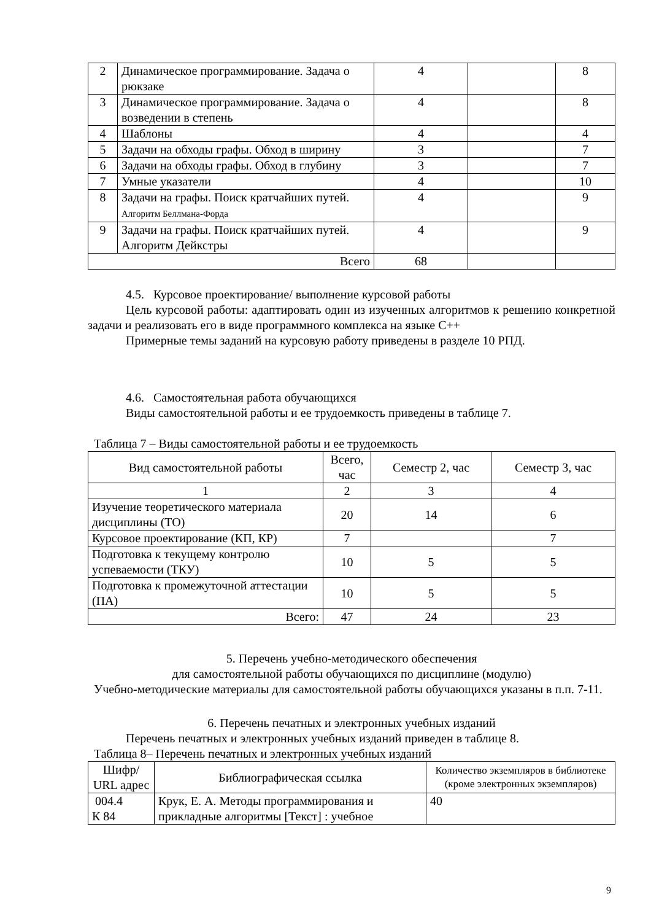| 2 | Динамическое программирование. Задача о рюкзаке | 4 | | 8 |
| 3 | Динамическое программирование. Задача о возведении в степень | 4 | | 8 |
| 4 | Шаблоны | 4 | | 4 |
| 5 | Задачи на обходы графы. Обход в ширину | 3 | | 7 |
| 6 | Задачи на обходы графы. Обход в глубину | 3 | | 7 |
| 7 | Умные указатели | 4 | | 10 |
| 8 | Задачи на графы. Поиск кратчайших путей. Алгоритм Беллмана-Форда | 4 | | 9 |
| 9 | Задачи на графы. Поиск кратчайших путей. Алгоритм Дейкстры | 4 | | 9 |
| Всего | | 68 | | |
4.5. Курсовое проектирование/ выполнение курсовой работы
Цель курсовой работы: адаптировать один из изученных алгоритмов к решению конкретной задачи и реализовать его в виде программного комплекса на языке С++
Примерные темы заданий на курсовую работу приведены в разделе 10 РПД.
4.6. Самостоятельная работа обучающихся
Виды самостоятельной работы и ее трудоемкость приведены в таблице 7.
Таблица 7 – Виды самостоятельной работы и ее трудоемкость
| Вид самостоятельной работы | Всего, час | Семестр 2, час | Семестр 3, час |
| --- | --- | --- | --- |
| 1 | 2 | 3 | 4 |
| Изучение теоретического материала дисциплины (ТО) | 20 | 14 | 6 |
| Курсовое проектирование (КП, КР) | 7 | | 7 |
| Подготовка к текущему контролю успеваемости (ТКУ) | 10 | 5 | 5 |
| Подготовка к промежуточной аттестации (ПА) | 10 | 5 | 5 |
| Всего: | 47 | 24 | 23 |
5. Перечень учебно-методического обеспечения
для самостоятельной работы обучающихся по дисциплине (модулю)
Учебно-методические материалы для самостоятельной работы обучающихся указаны в п.п. 7-11.
6. Перечень печатных и электронных учебных изданий
Перечень печатных и электронных учебных изданий приведен в таблице 8.
Таблица 8– Перечень печатных и электронных учебных изданий
| Шифр/ URL адрес | Библиографическая ссылка | Количество экземпляров в библиотеке (кроме электронных экземпляров) |
| --- | --- | --- |
| 004.4 К 84 | Крук, Е. А. Методы программирования и прикладные алгоритмы [Текст] : учебное | 40 |
9